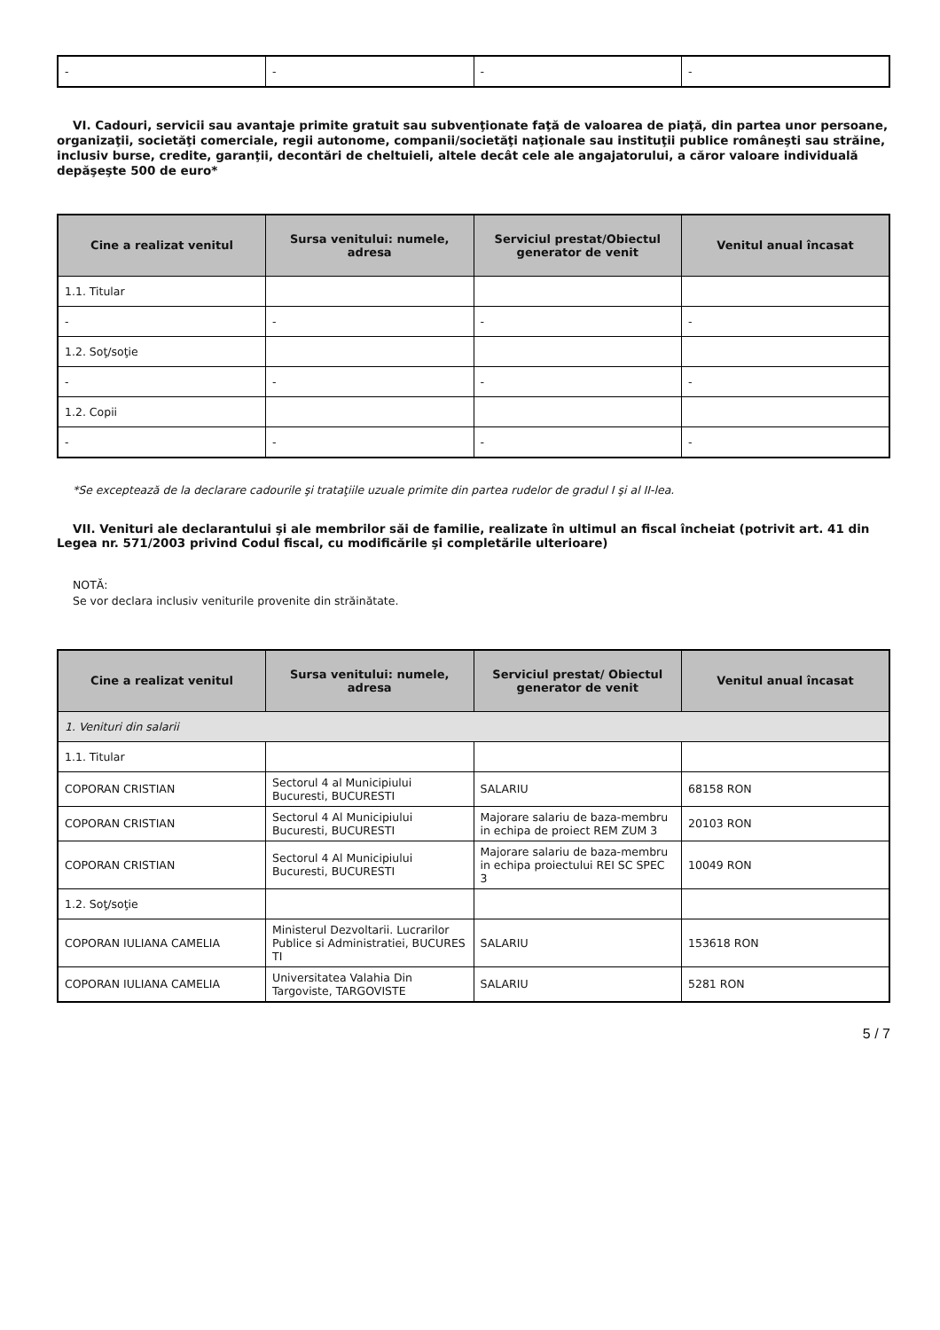| - | - | - | - |
VI. Cadouri, servicii sau avantaje primite gratuit sau subvenţionate faţă de valoarea de piaţă, din partea unor persoane, organizaţii, societăţi comerciale, regii autonome, companii/societăţi naţionale sau instituţii publice româneşti sau străine, inclusiv burse, credite, garanţii, decontări de cheltuieli, altele decât cele ale angajatorului, a căror valoare individuală depăşeşte 500 de euro*
| Cine a realizat venitul | Sursa venitului: numele, adresa | Serviciul prestat/Obiectul generator de venit | Venitul anual încasat |
| --- | --- | --- | --- |
| 1.1. Titular | | | |
| - | - | - | - |
| 1.2. Soţ/soţie | | | |
| - | - | - | - |
| 1.2. Copii | | | |
| - | - | - | - |
*Se exceptează de la declarare cadourile şi trataţiile uzuale primite din partea rudelor de gradul I şi al II-lea.
VII. Venituri ale declarantului şi ale membrilor săi de familie, realizate în ultimul an fiscal încheiat (potrivit art. 41 din Legea nr. 571/2003 privind Codul fiscal, cu modificările şi completările ulterioare)
NOTĂ:
Se vor declara inclusiv veniturile provenite din străinătate.
| Cine a realizat venitul | Sursa venitului: numele, adresa | Serviciul prestat/ Obiectul generator de venit | Venitul anual încasat |
| --- | --- | --- | --- |
| 1. Venituri din salarii | | | |
| 1.1. Titular | | | |
| COPORAN CRISTIAN | Sectorul 4 al Municipiului Bucuresti, BUCURESTI | SALARIU | 68158 RON |
| COPORAN CRISTIAN | Sectorul 4 Al Municipiului Bucuresti, BUCURESTI | Majorare salariu de baza-membru in echipa de proiect REM ZUM 3 | 20103 RON |
| COPORAN CRISTIAN | Sectorul 4 Al Municipiului Bucuresti, BUCURESTI | Majorare salariu de baza-membru in echipa proiectului REI SC SPEC 3 | 10049 RON |
| 1.2. Soţ/soţie | | | |
| COPORAN IULIANA CAMELIA | Ministerul Dezvoltarii. Lucrarilor Publice si Administratiei, BUCURES TI | SALARIU | 153618 RON |
| COPORAN IULIANA CAMELIA | Universitatea Valahia Din Targoviste, TARGOVISTE | SALARIU | 5281 RON |
5 / 7